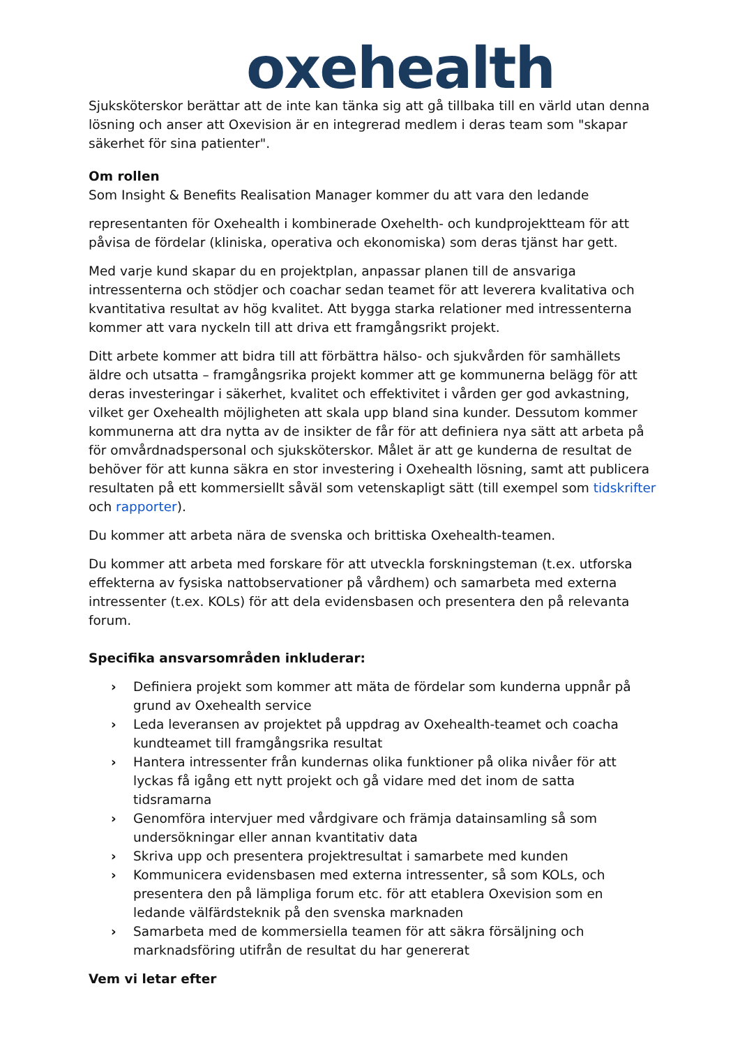oxehealth
Sjuksköterskor berättar att de inte kan tänka sig att gå tillbaka till en värld utan denna lösning och anser att Oxevision är en integrerad medlem i deras team som "skapar säkerhet för sina patienter".
Om rollen
Som Insight & Benefits Realisation Manager kommer du att vara den ledande
representanten för Oxehealth i kombinerade Oxehelth- och kundprojektteam för att påvisa de fördelar (kliniska, operativa och ekonomiska) som deras tjänst har gett.
Med varje kund skapar du en projektplan, anpassar planen till de ansvariga intressenterna och stödjer och coachar sedan teamet för att leverera kvalitativa och kvantitativa resultat av hög kvalitet. Att bygga starka relationer med intressenterna kommer att vara nyckeln till att driva ett framgångsrikt projekt.
Ditt arbete kommer att bidra till att förbättra hälso- och sjukvården för samhällets äldre och utsatta – framgångsrika projekt kommer att ge kommunerna belägg för att deras investeringar i säkerhet, kvalitet och effektivitet i vården ger god avkastning, vilket ger Oxehealth möjligheten att skala upp bland sina kunder. Dessutom kommer kommunerna att dra nytta av de insikter de får för att definiera nya sätt att arbeta på för omvårdnadspersonal och sjuksköterskor. Målet är att ge kunderna de resultat de behöver för att kunna säkra en stor investering i Oxehealth lösning, samt att publicera resultaten på ett kommersiellt såväl som vetenskapligt sätt (till exempel som tidskrifter och rapporter).
Du kommer att arbeta nära de svenska och brittiska Oxehealth-teamen.
Du kommer att arbeta med forskare för att utveckla forskningsteman (t.ex. utforska effekterna av fysiska nattobservationer på vårdhem) och samarbeta med externa intressenter (t.ex. KOLs) för att dela evidensbasen och presentera den på relevanta forum.
Specifika ansvarsområden inkluderar:
› Definiera projekt som kommer att mäta de fördelar som kunderna uppnår på grund av Oxehealth service
› Leda leveransen av projektet på uppdrag av Oxehealth-teamet och coacha kundteamet till framgångsrika resultat
› Hantera intressenter från kundernas olika funktioner på olika nivåer för att lyckas få igång ett nytt projekt och gå vidare med det inom de satta tidsramarna
› Genomföra intervjuer med vårdgivare och främja datainsamling så som undersökningar eller annan kvantitativ data
› Skriva upp och presentera projektresultat i samarbete med kunden
› Kommunicera evidensbasen med externa intressenter, så som KOLs, och presentera den på lämpliga forum etc. för att etablera Oxevision som en ledande välfärdsteknik på den svenska marknaden
› Samarbeta med de kommersiella teamen för att säkra försäljning och marknadsföring utifrån de resultat du har genererat
Vem vi letar efter